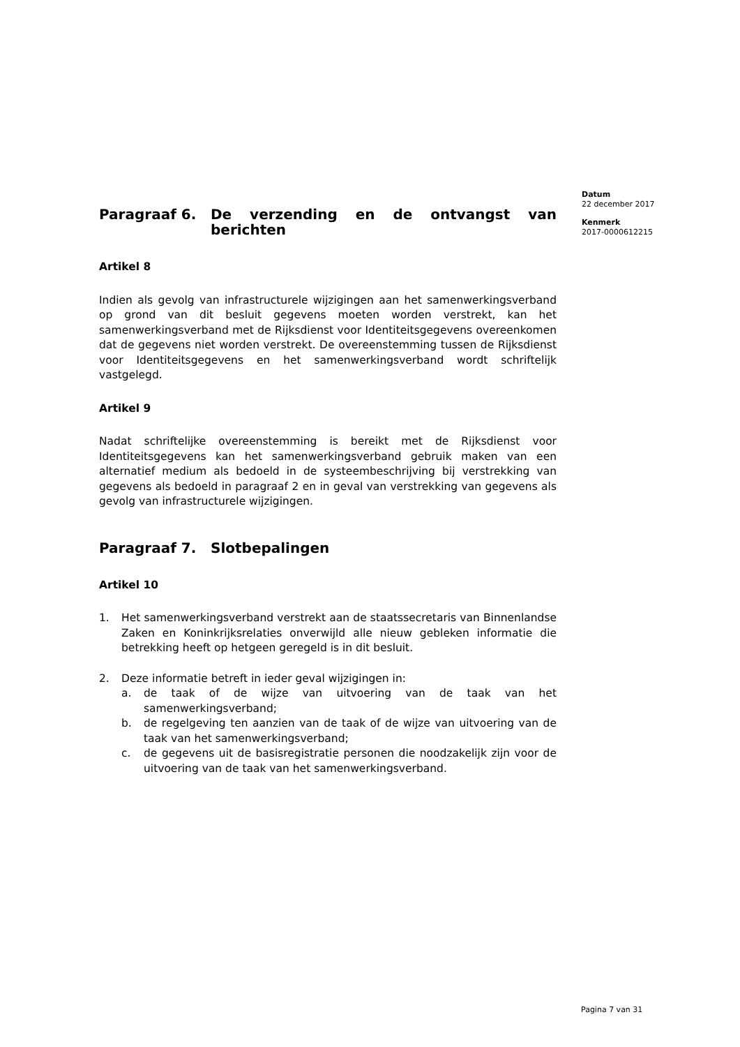Paragraaf 6. De verzending en de ontvangst van berichten
Artikel 8
Indien als gevolg van infrastructurele wijzigingen aan het samenwerkingsverband op grond van dit besluit gegevens moeten worden verstrekt, kan het samenwerkingsverband met de Rijksdienst voor Identiteitsgegevens overeenkomen dat de gegevens niet worden verstrekt. De overeenstemming tussen de Rijksdienst voor Identiteitsgegevens en het samenwerkingsverband wordt schriftelijk vastgelegd.
Artikel 9
Nadat schriftelijke overeenstemming is bereikt met de Rijksdienst voor Identiteitsgegevens kan het samenwerkingsverband gebruik maken van een alternatief medium als bedoeld in de systeembeschrijving bij verstrekking van gegevens als bedoeld in paragraaf 2 en in geval van verstrekking van gegevens als gevolg van infrastructurele wijzigingen.
Paragraaf 7. Slotbepalingen
Artikel 10
1. Het samenwerkingsverband verstrekt aan de staatssecretaris van Binnenlandse Zaken en Koninkrijksrelaties onverwijld alle nieuw gebleken informatie die betrekking heeft op hetgeen geregeld is in dit besluit.
2. Deze informatie betreft in ieder geval wijzigingen in:
a. de taak of de wijze van uitvoering van de taak van het samenwerkingsverband;
b. de regelgeving ten aanzien van de taak of de wijze van uitvoering van de taak van het samenwerkingsverband;
c. de gegevens uit de basisregistratie personen die noodzakelijk zijn voor de uitvoering van de taak van het samenwerkingsverband.
Datum
22 december 2017
Kenmerk
2017-0000612215
Pagina 7 van 31